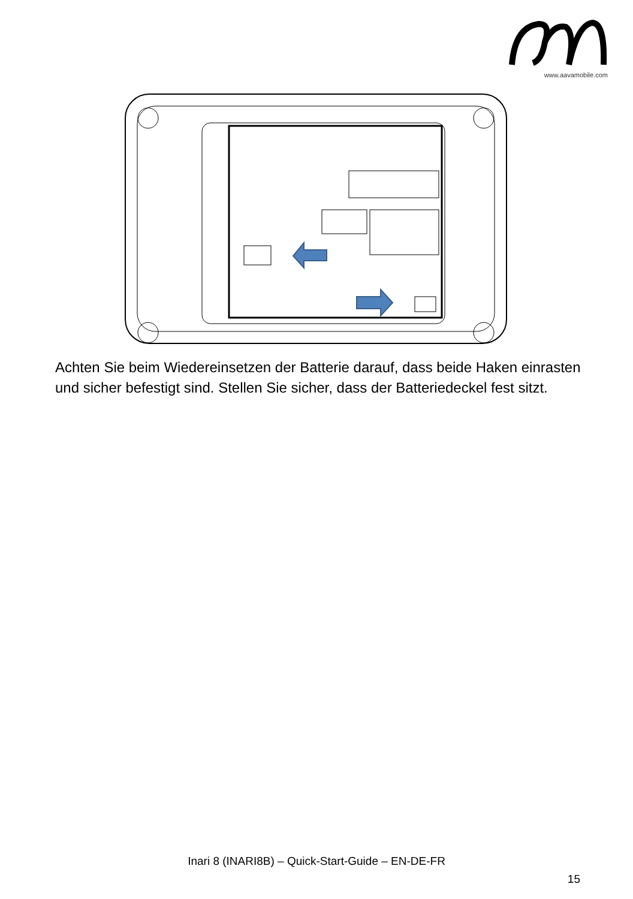www.aavamobile.com
Achten Sie beim Wiedereinsetzen der Batterie darauf, dass beide Haken einrasten und sicher befestigt sind. Stellen Sie sicher, dass der Batteriedeckel fest sitzt.
Inari 8 (INARI8B) – Quick-Start-Guide – EN-DE-FR
15